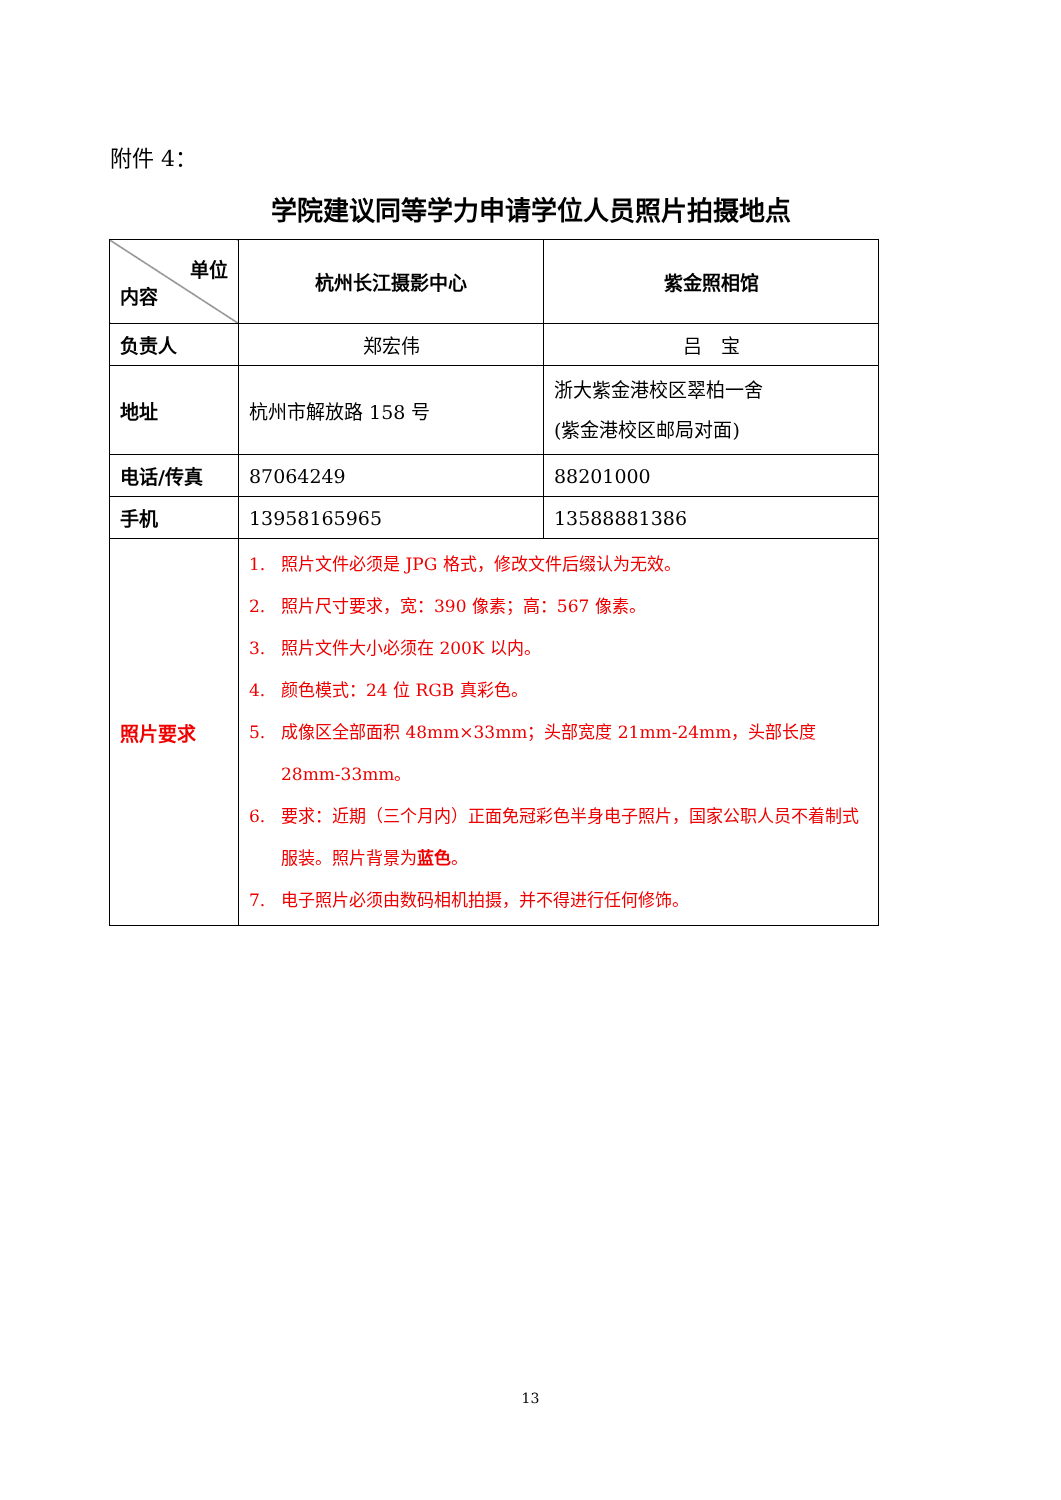附件 4：
学院建议同等学力申请学位人员照片拍摄地点
| 单位 内容 | 杭州长江摄影中心 | 紫金照相馆 |
| 负责人 | 郑宏伟 | 吕 宝 |
| 地址 | 杭州市解放路 158 号 | 浙大紫金港校区翠柏一舍 (紫金港校区邮局对面) |
| 电话/传真 | 87064249 | 88201000 |
| 手机 | 13958165965 | 13588881386 |
| 照片要求 | 1. 照片文件必须是 JPG 格式，修改文件后缀认为无效。 2. 照片尺寸要求，宽：390 像素；高：567 像素。 3. 照片文件大小必须在 200K 以内。 4. 颜色模式：24 位 RGB 真彩色。 5. 成像区全部面积 48mm×33mm；头部宽度 21mm-24mm，头部长度 28mm-33mm。 6. 要求：近期（三个月内）正面免冠彩色半身电子照片，国家公职人员不着制式服装。照片背景为 蓝色 。 7. 电子照片必须由数码相机拍摄，并不得进行任何修饰。 | |
13